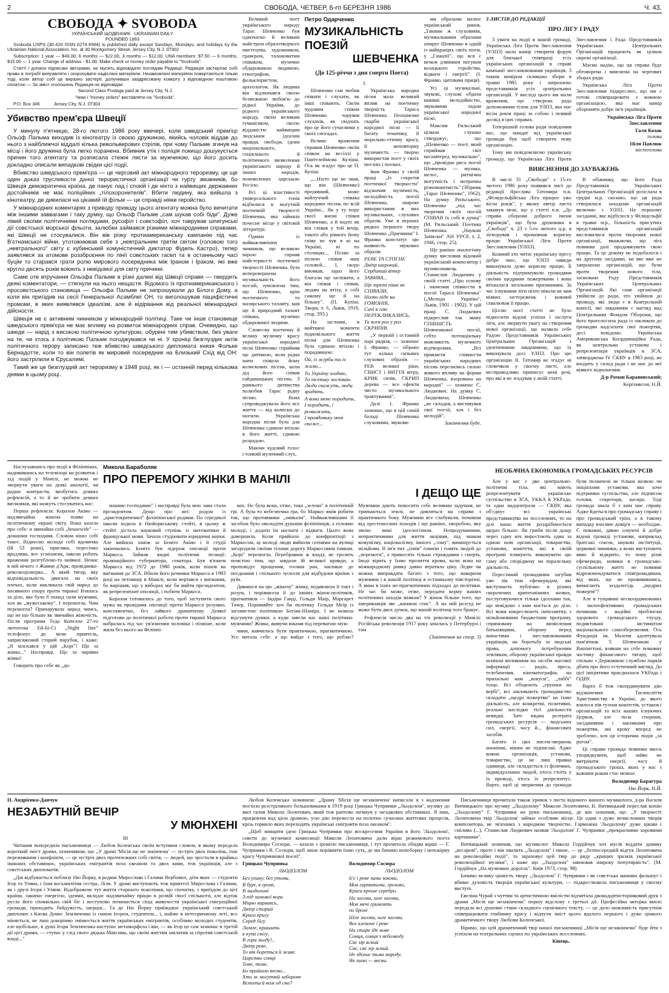2 СВОБОДА, ЧЕТВЕР, 6-го БЕРЕЗНЯ 1986 Ч. 43.
СВОБОДА ✦ SVOBODA
УКРАЇНСЬКИЙ ЩОДЕННИК UKRAINIAN DAILY
FOUNDED 1893
Svoboda USPS (30-420 ISSN 0274-6964) is published daily except Sundays, Mondays, and holidays by the Ukrainian National Association, Inc. at 30 Montgomery Street, Jersey City, N.J. 07302
Subscription: 1 year — $40.00, 6 months — $22.00, 3 months — $12.00. UNA members: $7.50 — 6 months, $15.00 — 1 year. Change of address - $1.00. Make check or money order payable to "Svoboda".
Статті і дописи підписані авторами, не мусять відповідати поглядам Редакції. Редакція застерігає собі право в потребі виправляти і скорочувати надіслані матеріяли. Незамовлені матеріяли повертаються тільки тоді, коли автор собі це виразно застеріг, долучивши заадресовану коверту з відповідною поштовою оплатою — За зміст оголошень Редакція не відповідає
Second Class Postage paid at Jersey City, N.J.
Чеки і "money orders" виставляти на "Svoboda".
P.O. Box 346 Jersey City, N.J. 07303
Убивство прем'єра Швеції
У минулу п'ятницю, 28-го лютого 1986 року ввечері, коли шведський прем'єр Ольоф Пальма виходив із кінотеатру із своєю дружиною, якийсь чоловік віддав до нього з найближчої віддалі кілька револьверових стрілів, при чому Пальме згинув на місці і його дружина була легко поранена. Вбивник утік і поліція покищо дошукується причин того атентату та розписала стежні листи за мужчиною, що його досить докладно описали випадкові свідки цієї події.
Вбивство шведського прем'єра — це черговий акт міжнародного тероризму, це ще один доказ трусливости даної терористичної організації чи гурту змовників, бо Швеція демократична країна, де панує лад і спокій і де ніхто з найвищих державних достойників не має поліційних „тілохоронителів". Вбити людину, яка вийшла з кінотеатру, де дивилася на цікавий їй фільм — це справді ніяке геройство.
У міжнародних коментарях з приводу приводу цього атентату можна було вичитати між іншими заввагами і таку думку, що Ольоф Пальме „сам шукав собі біди". Дуже лівий своїми політичними поглядами, русофіл і совєтофіл, хоч таврував шпигунські дії совєтської морської фльоти, залюбки займався різними міжнародними справами, які Швеції не стосувалися. Він вів різку протиамериканську кампанію під час В'єтнамської війни, утотожнював себе з „невтральним третім світом (головою того „невтрального" світу є кубинський комуністичний диктатор Фідель Кастро), тепер заявлявся за атомове роззброєння по лінії совєтських гасел та в останньому часі буцім то старався грати ролю мирового посередника між Іраном і Іраком, які вже кругло десять років воюють з невідомої для світу причини.
Саме оте втручання Ольофа Пальме в різні далекі від Швеції справи — твердять деякі коментатори, — стягнули на нього нещастя. Відомого із протиамериканського і просовєтського становища — Ольофа Пальме не запрошували до Білого Дому, а коли він приїздив на сесії Генеральної Асамблеї ОН, то виголошував пацифістичні промови, в яких виявлявся ідеалізм, але й відірвання від реальної міжнародної дійсности.
Швеція не є активним чинником у міжнародній політиці. Таке чи інше становище шведського прем'єра не має впливу на розвиток міжнародних справ. Очевидно, що шведи — нарід з високою політичною культурою, обурені тим убивством, без уваги на те, чи хтось з політикою Пальме погоджувався чи ні. У хроніці безглуздих актів політичного терору записано теж вбивство шведського дипломата князя Фольке Бернадотте, коли то він полетів як мировий посередник на Близький Схід від ОН: його застрілили в Єрусалимі.
Такий же це безглуздий акт тероризму в 1948 році, як і — останній перед кількома днями в цьому році.
Великий поет українського народу Тарас Шевченко був одночасно й великим майстром образотворчого мистецтва, художником, гравером, талановитим співаком, музично обдарованою людиною, етнографом, фольклористом, археологом. Як людина він відзначався своєю безмежною любов'ю до рідної України, до рідного українського народу, своїм великим гуманізмом, своєю відданістю найвищим людським ідеалам правди, свободи, ідеям національного, соціяльного й політичного визволення українського народу й інших народів, поневолених царською Росією.
Всі ці властивості універсального генія відбилися в могутній поетичній творчості Шевченка, яка зайняла почесне місце у світовій літературі.
Одним із найважливіших чинників, що великою мірою сприяв майстерності поетичної творчості Шевченка, була неперевершена музикальність його поезій, зумовлена тим, що Шевченко, крім поетичного та малярського таланту, мав ще й природний талант співака, музично обдарованої людини.
Словесну поетичну й велику музичну красу української народної пісні Шевченко сприйняв ще дитиною, коли рідна мати співала йому колискових пісень, коли дід його співав гайдамацьких пісень. З раннього дитинства полюбив Тарас рідну пісню. Вона супроводжувала його все життя — від колиски до могили. Українська народна пісня була для Шевченка єдиною втіхою в його житті, єдиною розрадою.
Маючи чудовий голос і тонкий музичний слух,
Петро Одарченко
МУЗИКАЛЬНІСТЬ ПОЕЗІЙ
ШЕВЧЕНКА
(До 125-річчя з дня смерти Поета)
I.
Шевченко сам любив співати і слухати, як інші співають. Своїм чудовим співом Шевченко чарував слухачів, як свідчать про це його сучасники у своїх спогадах.
Велике враження справив Шевченко своїм співом на весіллі у Пантелеймона Куліша. Ось як згадує про це П. Куліш:
„...Ніхто ще не знав, що він (Шевченко) предивний, може найлуччий співака народних пісень по всій Україні... Як у ту пору своєї жизні співав Шевченко, а й надто як він співав у той вечір, такого або рівного йому співу не чув я ні на Україні, ні по столицях... Пісню за піснею співав наш соловей... І, скоро вмовкав, зараз його благали ще заспівати, а він співав і співав, людям на втіху, а собі самому ще й на більшу". (П. Куліш. Твори, т. 6, Львів, 1910, стор. 393.)
На засланні, в найтяжчі моменти підневільного життя пісня для Шевченка була єдиною втіхою і порадницею:
Ой, із журби та із жалю...
Та Україну згадаю,
Та пісеньку заспіваю.
Люди скажуть, люди зрадять.
А вона мене порадить,
І порадить, і розважить,
І правдоньку мені скаже...
Українська народна пісня мала великий вплив на поетичну творчість Тараса Шевченка. Неоціненні скарби української народної пісні — її багату тематику, її морально-етичну красу, її неповторну музичність — творчо використав поет у своїх поезіях і поемах.
Іван Франко у своїй праці „Із секретів поетичної творчости" відзначив музичність, мелодійність поезії Шевченка, широке використання в них музикальних, слухових образів. Уже в перших рядках першого твору Шевченка „Причинна" І. Франко констатує цю наявність звукових образів:
РЕВЕ ТА СТОГНЕ Дніпр широкий,
Сердитий вітер ЗАВИВА...
Ще треті півні не СПІВАЛИ,
Ніхто ніде на ГОМОНІВ,
Сичі в гаю ПЕРЕКЛИКАЛИСЬ,
Та ясен раз у раз СКРИПІВ.
„У першій і останній парі рядків, — зазначає І. Франко, — зібрано тут кілька сильних слухових образів — РЕВ великої ріки, СВИСТ і ВИТТЯ вітру, КРИК сичів, СКРИП дерева — все ефекти чисто музикального трактування".
Далі І. Франко зазначає, що в цій самій баладі Шевченко слуховими, звукови-
ми образами малює український ранок. „Такими ж слуховими, музикальними образами опирує Шевченко в одній із найкращих своїх поем, у „Гамалії", що вся є немов дзвінким погуком козацького геройства, відваги і енергії". (І. Франко, цитована праця).
Усі ці музикальні, звукові, слухові образи навіяні мелодійністю, звуковими ладом української народної пісні.
Максим Рильський цілком слушно стверджує, що „Шевченко — поет, який сприймав світ насамперед музикально", що „провідна риса поезії Шевченка — музика, мелос, ритмічна могутність і метрична різноманітність" (Збірник „Тарас Шевченко", 1962). На думку Рильського, Шевченко „під час творення своїх поезій СПІВАВ їх собі в думці" (М. Рильський. Поетика Шевченка. „Наукові Записки" АН УРСР, т. 2, 1946, стор. 25).
Ще раніше аналогічну думку висловив відомий український композитор і музикознавець Станислав Людкевич у своїй статті „Про основу і значення співности в поезії Тараса Шевченка" („Молода Україна", Львів, 1901 - 1902). У цій праці С. Людкевич підкреслив так звану СПІВНІСТЬ Шевченкової поезії, себто потенціяльну можливість музичного відтворення. „Всі прикмети співности українських народних пісень перелились силою живого впливу на форми Шевченка, взорована на народні" — зазначає С. Людкевич. На думку С. Людкевича, Шевченко „не складав, а виспівував свої поезії, хоч і без мелодій".
Закінчення буде.
З ЛИСТІВ ДО РЕДАКЦІЇ
ПРО ЛІГУ І РАДУ
З уваги на події в нашій громаді, Українська Ліга Проти Знеславлення (УЛПЗ) мала намір створити форум для близької співпраці усіх українських організацій в справі кампанії знеславлювання українців. З таким наміром скликано збори в травні 1985 року і запрошено представників усіх центральних організацій. У висліді цього ми мали враження, що створена рада допоможним тілом для УЛПЗ, яка має вісім років праці за собою і певний досвід в цих справах.
Теперішній голова ради повідомив нас, що мандат від української громади був щоб створити нову організацію.
Тому ми повідомляємо українську громаду, що Українська Ліга Проти Знеславлення і Рада Представників Українських Центральних Організацій працюють як цілком окремі організації.
Маємо надію, що ця справа буде обговорена і вияснена на чергових зборах ради.
Українська Ліга Проти Знеславлення підкреслює, що ми є готові співпрацювати з кожною організацією, яка має намір обороняти добре ім'я українців.
Українська Ліга Проти Зnеславлення
Галя Козак
голова
Ніля Павлюк
містоголова
ВИЯСНЕННЯ ДО ЗАУВАЖЕНЬ
В числі 31 „Свободи" з 15-го лютого 1986 року появився лист до редакції Ярослава Татомира п.н. „Філядельфійська Ліга працює уже вісім років", у якому автор листа закинув мені, що у статті п.н. „До справи оборони доброго імени українців", що була друкована в „Свободі" ч. 23 з 5-го лютого ц.р. я зігнорував і промовчав корисну працю Української Ліги Проти Знеславлення (УЛПЗ).
Кожний хто читає українську пресу добре знає, що УЛПЗ завжди виконувала дуже корисну працю. Її діяльність підтримували громадяни своїми щедрими пожертвами і вона втішалася загальним признанням. За час існування ліги ніхто ніколи не мав ніяких застережень і кожний схвалював її працю.
Ціллю моєї статті не було підносити відомі успіхи і заслуги ліги, але звернути увагу на створення нової організації, що назвала себе Радою Представників Українських Центральних Організацій з ідентичними завданнями, що їх виконувала досі УЛПЗ. Про цю організацію Я. Татомир не згадує ні словечком у своєму листі, але несправедливо приписує мені речі, про які я не згадував у моїй статті.
В обіжнику, що його Рада Представників Українських Центральних Організацій розіслала в грудні м.р. сказано, що ця рада створилася заходами організацій включно з УЛПЗ. На першому засіданні, яке відбулося у Філядельфії в травні м.р., більшість присутніх представників організацій висловилися проти творення нової організації, вважаючи, що ліга повинна далі продовжувати свою працю. Та це декому не подобалося і на другому засіданні, на яке вже не запрошено організацій, що були проти творення нового тіла, засновано Раду Представників Українських Центральних Організацій. Які саме організації увійшли до ради, хто увійшов до проводу, які люди є в Контрольній комісії, які завданням є нагляд над Центральним Фондом Оборони, що його проголосила рада із закликом до громадян надсилати свої пожертви, досі невідомо. Українська Американська Координаційна Рада, як центральна установа і репрезентація українців в ЗСА, затверджена IV СКВУ в 1983 році, не входить у склад ради і не має до неї ніякого відношення.
Д-р Роман Барановський;
Кергонксон, Н.Й.
Наслухавшись про події в Філіппінах, надивившись на телевізорі на розвиток і хід подій у Манілі, не можна не звернути уваги на деякі аналогії, чи радше контрасти, визбутись деяких рефлексій, а то й не зробити деяких висновків, які можуть стосуватись нас:
Перша рефлексія: Коразон Акіно — надзвичайна жіноча поява на політичному екрані світу. Вона казала про себе: я звичайна собі „housewife" — домашня господиня. Словом нішо собі такеє. Відносно молода собі вдовичка (їй 53 роки), присмна, пересічно вродлива, все усміхнена, інколи робить враження розгублено-то наївної. Немає в ній нічого з Жанни д'Арк, провідника-революціонерка... А який тягар, яку відповідальність двигала на своїх плечах, коли накликала свій народ до пасивного опору проти тирана! Взялась за діло, яке було б понад сили мужчині, хоч як „мужеському". І перемогла. Чим перемогла? Причарувала народ чимсь, що не що більше як звичайна жіночість. Після програми Теда Копелла 27-го лютогона Ей-Бі-Сі „Night line" телефонує до мене приятель, заприсяжений старий парубок, і каже: „Я захохався у цій „Корі"! Що за жінка..." Насправді. Що за чарівна жінка!
Говорить про себе як „до-
Микола Бараболяк
ПРО ПЕРЕМОГУ ЖІНКИ В МАНІЛІ
І ДЕЩО ЩЕ
машню господиню" і насправді була нею заки стала президентом. Дещо про неї: родом із „аристократичної" філіппінської родини. По середньої школи ходила в Нюйоркському стейті, в цьому ж стейті дістала науковий ступінь із математики й французької мови. Зачала студіювати юридичні науки. Але вийшла заміж за Беніто Акіно і її студії закінчились. Беніто був лідером опозиції проти Маркоса. Займав видні політичні позиції: провінційного губернатора, сенатора. Був в'язнем Маркоса від 1972 до 1980 років, коли пішов на вигнання до ЗСА. Вбили його речники Маркоса в 1983 році на летовищі в Манілі, коли вертався з вигнання, бо вирішив, що у виборах міг би вийти президентом, як репрезентант опозиції, і побити Маркоса.
Коразон готовилась до того, щоб заступити свого мужа як провідник опозиції проти Маркоса розумно, консеквентно, без зайвого драматизму. Деякої підготови до політичної роботи проти тиранії Маркоса набралась під час ув'язнення чоловіка і пізніше, коли жила без нього на Філіппі-
нах. Не була вона, отже, така „зелена" в політичній грі. А була то небезпечна гра, бо Маркос вмів робити так, що противники „зникали". Найважливішим її засобом було оволодіти душами філіппінців, а головно молоді, і додати їм насnаги і відваги. Цього вона довершила. Коли прийшло до конфронтації з Маркосом, ці молоді люди вийшли сотнями на вулиці загородили своїми тілами дорогу Маркосовим танкам. „Корі" перемогла. Перебравши ж владу, не грозить помстою тим, що завдали їй великої кривди, а проповідує прощення, гоєння ран, закликає до поєднання і спільного зусилля для відбудови країни з руїн.
Дивишся на цю „жіночу" жінку, подивляєш її такт і розум, і порівнюєш її до інших жінок-політиків, прагматиків — Індіри Ганді, Гольди Маїр, Маргарет Тачер. Порівняйте хоч би політику Гольди Меїр із загонистою політикою Бегіна-Шаміра. І не можеш відсунути думки: а куди завели нас наші політики-мужчини? Жінка, живучи віками під перевагою муж-
чини, навчилась бути практичною, прагматичною. Усе питала себе: а що вийде з того, що роблю? Мужчини дають поносити себе великим задумам, не триmаються землі, не дивляться на справи з практичного боку. Мужчини все слабували, почавши від хрестоносних походів і ще раніше, хворобою, яку звемо нині ідеологізмом. Непродуманими, непрактичними для життя акціями, під знаком комунізму, націоналізму, іншого „-ізму", винищується мільйони. В ім'я тих „ізмів" гонили і гонять людей до „перемоги", а приносять тільки страждання і смерть. Іноді вірять у їхню пролиття крови, коли вона на міжнародному ринку давно втратила ціну. Ледве чи можна виправдати багато з того, що наварили мужчини і в нашій політиці в останньому півсторіччі. А вина в їхніх не-прагматичних підходах до політики. Не час би може, отже, передати керму наших політичних заходів жінкам? У жінок більше того, що американців зве „каммон сенс". А на мій розсуд не може бути двох думок, що нашій політиці того бракує.
Рефлексія число два на тлі революції у Манілі: Російська революція 1917 року зачалась у Петербурзі і там
(Закінчення на стор. 3)
НЕОБАЧНА ЕКОНОМІКА ГРОМАДСЬКИХ РЕСУРСІВ
Хоч у нас є два центрально-політичні тіла, які мають репрезентувати українське суспільство в ЗСА, УККА й УКРада, та одна надцентраля — СКВУ, яка об'єднує всі українські представництва на поселеннях, то на ділі наше життя роздрібнюється щораз більше. Як гриби після дощу через одну ніч виростають одна за одною нові організації, товариства, установи, комітети, які в своїй програмі плянують виконувати цю саму або споріднену чи паралельну діяльність.
Пересічний громадянин загубив уже лік тим ефемеридам, які виступають публічно в різних скорочених криптонімних назвах, послуговуючися тільки ідеалами так, що невідомо з ким мається до діла. Всі вони накреслюють імпозантну, з мільйоновими бюджетами програму, спрямовану на визволення батьківщини, оборону перед напастями і знеславлюванням українців, на боротьбу за людські права, допомогу потребуючим землякам, оборону української правди шляхом впливання на засоби масової інформації — радіо, преса, телебачення, кінематографія, на прихильні нам „кокуси", „лаббі" тощо. Всі обіцюють „грушки на вербі", всі закликають громадянство складати „щедрі пожертви" на їхню діяльність, але конкретні, позитивні, реальні наслідки тієї діяльности невидні. Зате видна розтрата громадських ресурсів — людських сил, енергії, часу й... фінансових засобів.
Багато із цих писем-звернень анонімні, ніким не підписані. Адже кожна організація, установа, товариство, це не лиш правна одиниця, але складається із фізичних, індивідуальних людей, хтось стоїть у їх проводі, хтось їх репрезентує. Варто, щоб ці звернення до громади були позначені не тільки назвою чи ініціялами установи, яка хоче підтримки суспільства, але підписом голови, секретаря, касира. Тоді громада знала б з ким має справу. Адже йдеться про громадську справу і про громадський гріш, а в такому випадку взаємне довір'я — необхідне. Є поважні, давно існуючі й добре відомі громаді установи, наприклад братські союзи, наукові інституції, церковні чинники, а вони виступають явно й відкрито, то чому різні ефемериди, новики в громадсько-суспільному житті не повинні відрекомендуватися співгромадянам, від яких, ще не прояивившись, вимагають заздалегідь „щедрих пожертв"?
Але в гущавині нескоординованих і малоефективних громадських починань є надійні проблиски здорового громадського глузду, подиктовані інстинктом національного самозбереження. Ось Фундація ім. Мазепи адоптувала пам'ятник Т. Шевченкові у Вашінгтоні, взявши на себе поважну частину фінансового тягару, щоб спільно з Державною службою парків дбати про його естетичний вигляд. До цієї ініціятиви приєдналася УКРада і ОДВУ.
Варта б теж скоординувати дію відзначення Тисячоліття Християнства в Україні, до якого взялося пів тузеня комітетів, установ і організацій та всіх наших існуючих Церков, але поза спорами, засіданнями і закликами про пожертви, ані кроку вперед не зроблено, хоч ця історична подія „за рогом".
Ці справи громада повинна якось упорядкувати, щоб зайво не витрачати енергії, часу й громадського гроша, яких у нас з кожним роком стає менше.
Володимир Барагура
Ню Йорк, Н.Й.
П. Андрієнко-Данчук
НЕЗАБУТНІЙ ВЕЧІР
У МЮНХЕНІ
III
Читання попередила письменниця — Любов Коленська своїм вступним словом, в якому передала короткий зміст драми, зазначивши, що „У драмі 'Місія ще не закінчена' — зустріч двох поколінь, їхні переживання і конфлікти, — це зустріч двох протилежних собі світів, — людей, що зростали в крайньо інакших обставинах, українських емігрантів поза океаном та двох киян, теж українців, але з совєтських дипломатів.
„Дія відбувається поблизу Ню Йорку, в родині Мирослава і Галини Вербових, діти яких — студенти Ігор та Уляна, і їхня восьмилітня сестра, Ліля. У драмі виступають теж приятелі Мирослава і Галини, як і друзі Ігоря і Уляни. Відображене тут життя старшого покоління, що спочатку, з приїздом до цієї країни, закипає енергією, ідеями, вкладає надзвичайну працю в розвій своєї спільноти, але відтак русло його споквільно свій біг і поступово починається спад живучости української еміграційної громади, приходить байдужість, інерція... Та до Ню Йорку приїжджає український совєтський дипломат з Києва Денис Земляченко із сином Ігорем, студентом... і, майже в метеоричному леті, все міняється, не лиш докорінно змінюється життя українських емігрантів, особливо молодих студентів, але щобільше, в душі Ігоря Земляченка наступає метаморфоза і він, — як Ігор це сам зазначає в третій дії цієї драми, — ступає у слід свого дядька Максима, що своїм життям заплатив за спротив совєтській владі..."
Любов Коленська зазначила: „Драму 'Місія ще незакінчена' написала я з надхнення поезією розстріляного большевиками в 1919 році Грицька Чупринки „Льодолом", музику до якої склав Микола Леонтович, який теж раптово загинув у загадкових обставинах. Я лиш, працюючи над цією драмою, усю дію перенесла на полотно сучасних життєвих процесів, крізь горнило яких переходять українські емігранти поза океаном".
„Щоб знищити ідею Грицька Чупринки про воскресення України в його 'Льодоломі', совєти до музичної композиції Миколи Леонтовича дали вірш режимового поета Володимира Сосюри, — казала з іронією письменниця, і тут прочитала обидва вірші — Г. Чупринки і В. Сосюри, щоб лише порівняти їхню суть, де ми бачимо непоборну і непокірну красу Чупринкової поезії".
Грицько Чупринка
ЛЬОДОЛОМ
Без упину, без утоми,
В бурі, в громі,
В льодоломі
З-під зимової кори
Міцно вирвавсь,
Дніпр старий
Крига кригу
Серед бігу
Ламле, кришить
в купи снігу,
В гори льоду!..
Дніпр реве,
То він бореться й живе.
Царство сонце
Тоне, тоне,
Бо прийшла весна...
Хто ж могутній забороне
Встати й нам од сна?
Володимир Сосюра
ЛЬОДОЛОМ
Б'є і реве зими закови,
Мов гарматами, грозово,
Криги креше серебро.
На загони, шле загони,
Мов мечі гримлять
по броні
Шле загони, шле загони.
Все клекоче і реве
На старе іде нове
Сонця, сонця з небозводу
Сяє зір ясний
Сяє, сяє зір ясний.
Не здолає тьма народу,
Як зима — весни.
Письменниця прочитала також уривок з листа відомого нашого музиколога, д-ра Василя Витвицького про музику „Льодолому" Миколи Леонтовича. В. Витвицький переслав копію „Льодолому" Г. Чупринки на руки письменниці, де він зазначив, що: „У творчості Леонтовича твір 'Льодолом' займає особливе місце. Це один з дуже нечисленних творів композитора, не зв'язаних з народною творчістю. Гармоніка 'Льодолому' дуже цікава і смілива (...). Станислав Людкевич назвав 'Льодолом' Г. Чупринки „прекрасними хоровими картинами".
Витвицький зазначив, що музиколог Микола Гордійчук хоч мусів віддати данину „кесареві", проте і він хвалить „Льодолом" і пише, — це „безпосередній відгук Леонтовича на революційні події", та зараховує цей твір до ряду „кращих зразків української революційної музики", і каже що „Льодолом" завоював широку популярність". (М. Гордійчук „На музичних дорогах". Київ 1973, стор. 98)
Бачимо велику цінність твору „Льодолом" Г. Чупринки і як совєтська машина фальшує і вбиває духовість творців української культури, — підкреслювала письменниця у своєму виступі.
Евеліна Чурай з чуттям та артистичною вмілістю відчитала двонадцятисторінковий друк з драми „Місія ще незакінчена" першу відслону з третьої дії. Професійна акторка вміло передала всі душевні стани складного сценічного тексту, — це дало можливість присутнім співпрацювати глибинну красу і відчути зміст цього вдалого першого і дуже цінного драматичного твору Любови Коленської.
Віримо, що цей драматичний твір нашої письменниці „Місія ще незакінчена" буде йти з успіхом на театральних сценах по українських поселеннях.
Кінець.